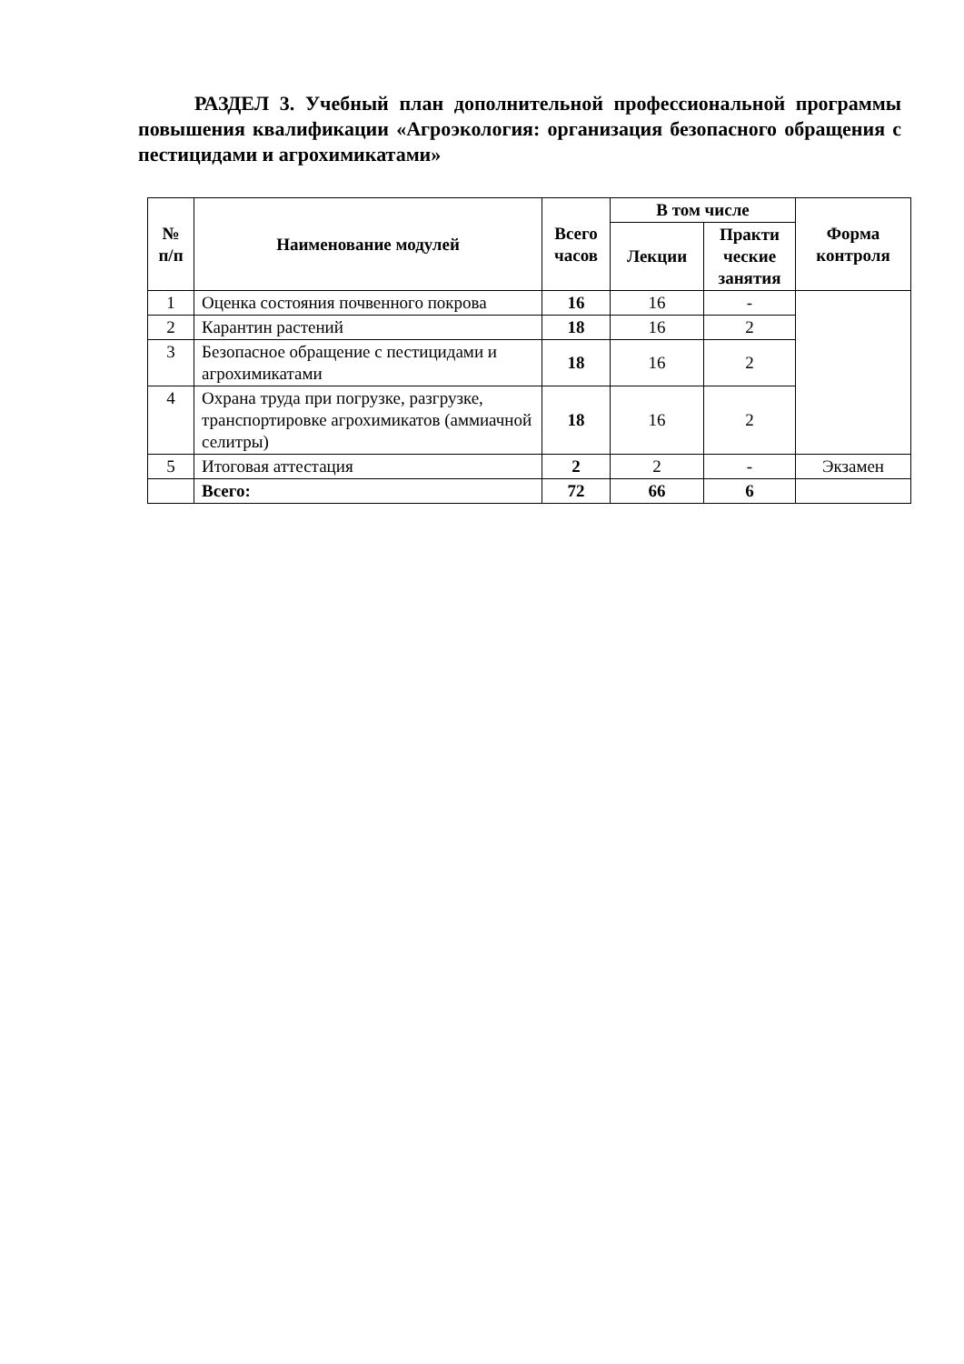РАЗДЕЛ 3. Учебный план дополнительной профессиональной программы повышения квалификации «Агроэкология: организация безопасного обращения с пестицидами и агрохимикатами»
| № п/п | Наименование модулей | Всего часов | В том числе | | Форма контроля |
| --- | --- | --- | --- | --- | --- |
| | | | Лекции | Практи ческие занятия | |
| 1 | Оценка состояния почвенного покрова | 16 | 16 | - | |
| 2 | Карантин растений | 18 | 16 | 2 | |
| 3 | Безопасное обращение с пестицидами и агрохимикатами | 18 | 16 | 2 | |
| 4 | Охрана труда при погрузке, разгрузке, транспортировке агрохимикатов (аммиачной селитры) | 18 | 16 | 2 | |
| 5 | Итоговая аттестация | 2 | 2 | - | Экзамен |
| | Всего: | 72 | 66 | 6 | |